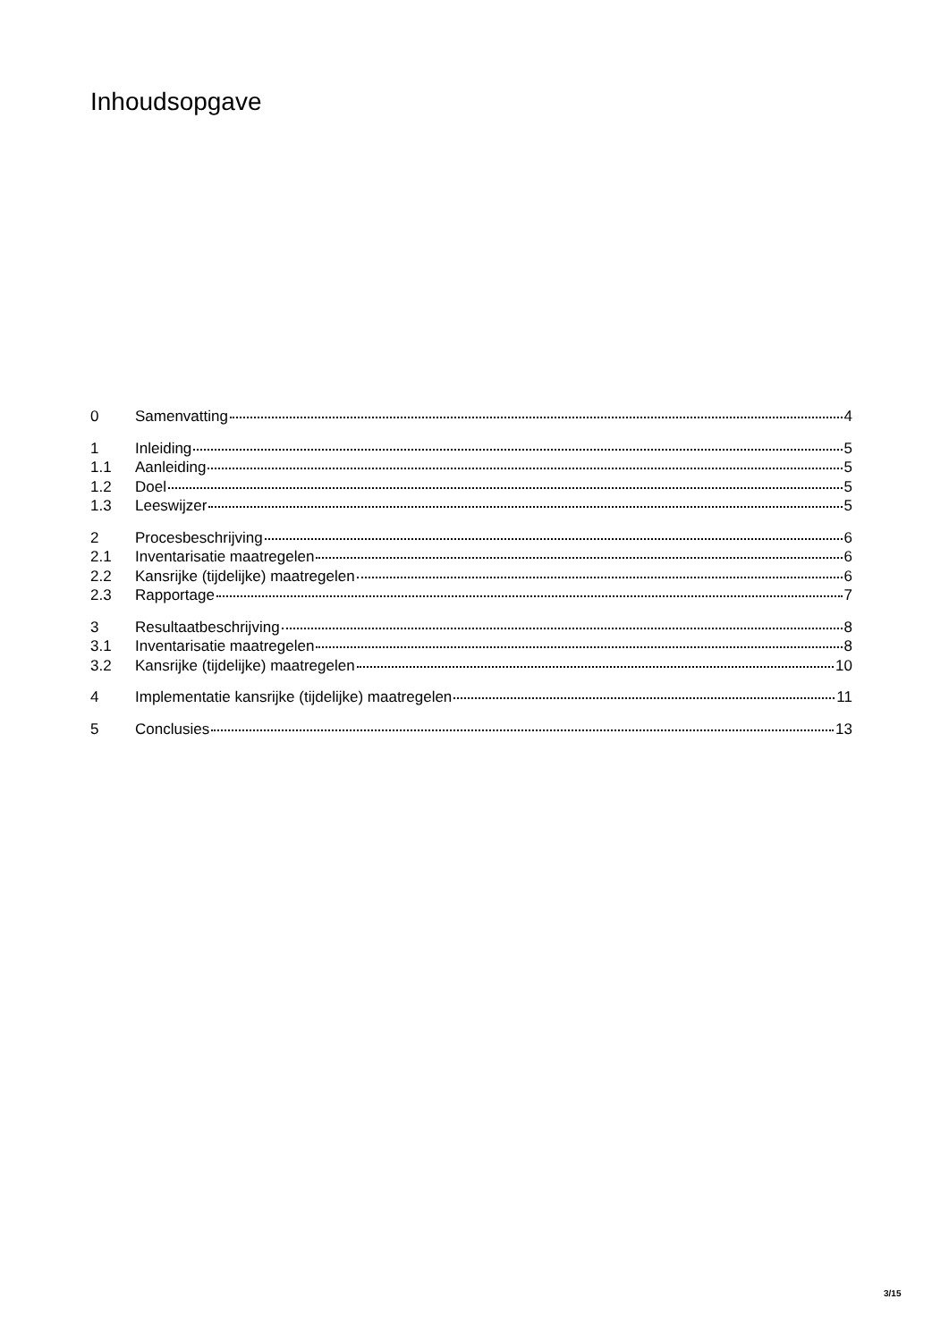Inhoudsopgave
0 Samenvatting 4
1 Inleiding 5
1.1 Aanleiding 5
1.2 Doel 5
1.3 Leeswijzer 5
2 Procesbeschrijving 6
2.1 Inventarisatie maatregelen 6
2.2 Kansrijke (tijdelijke) maatregelen 6
2.3 Rapportage 7
3 Resultaatbeschrijving 8
3.1 Inventarisatie maatregelen 8
3.2 Kansrijke (tijdelijke) maatregelen 10
4 Implementatie kansrijke (tijdelijke) maatregelen 11
5 Conclusies 13
3/15